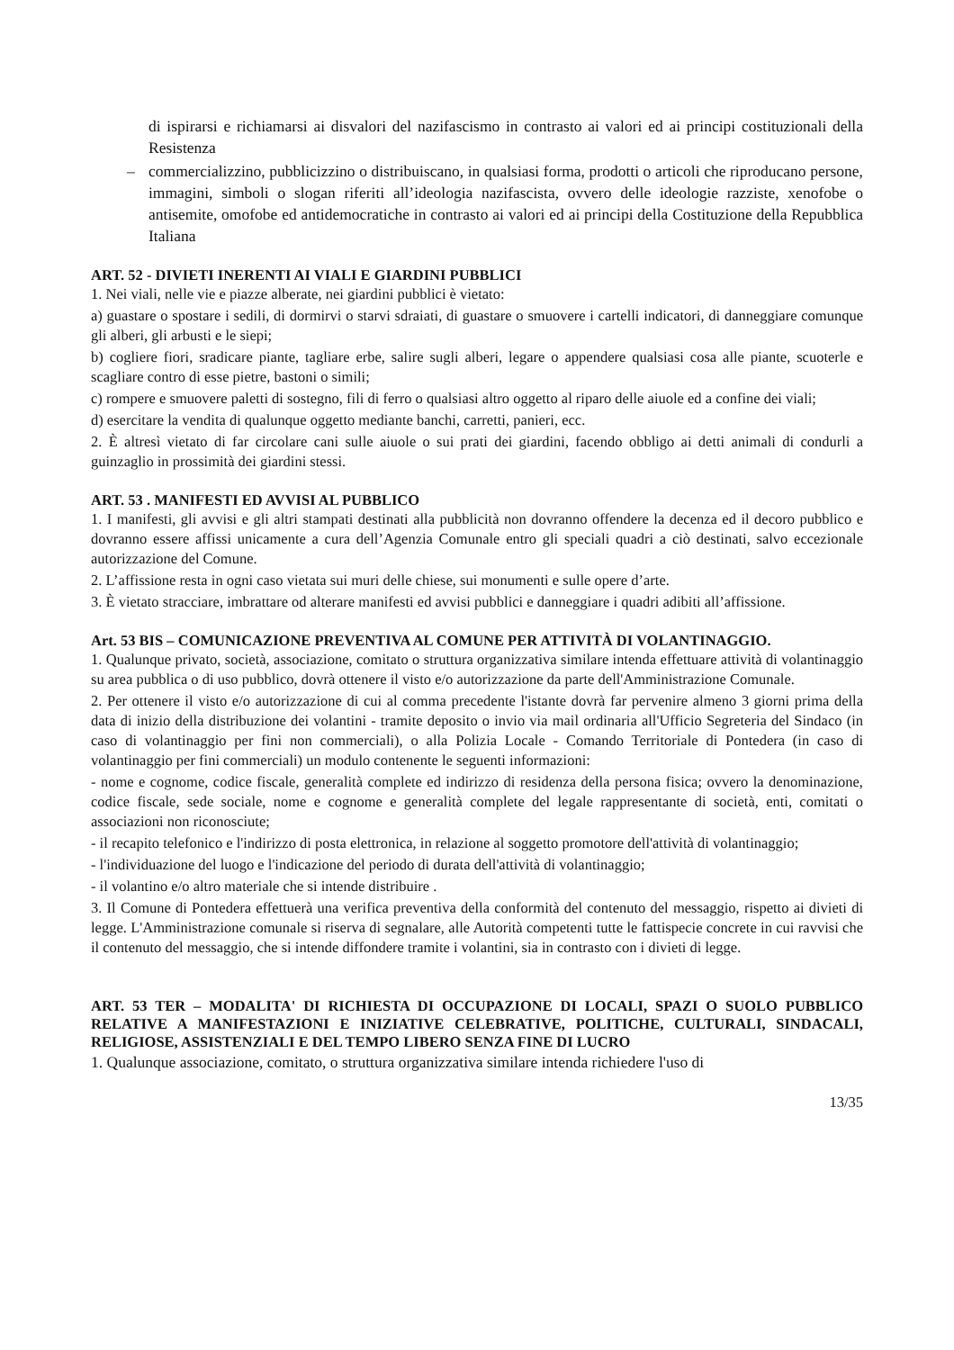di ispirarsi e richiamarsi ai disvalori del nazifascismo in contrasto ai valori ed ai principi costituzionali della Resistenza
– commercializzino, pubblicizzino o distribuiscano, in qualsiasi forma, prodotti o articoli che riproducano persone, immagini, simboli o slogan riferiti all’ideologia nazifascista, ovvero delle ideologie razziste, xenofobe o antisemite, omofobe ed antidemocratiche in contrasto ai valori ed ai principi della Costituzione della Repubblica Italiana
ART. 52 - DIVIETI INERENTI AI VIALI E GIARDINI PUBBLICI
1. Nei viali, nelle vie e piazze alberate, nei giardini pubblici è vietato:
a) guastare o spostare i sedili, di dormirvi o starvi sdraiati, di guastare o smuovere i cartelli indicatori, di danneggiare comunque gli alberi, gli arbusti e le siepi;
b) cogliere fiori, sradicare piante, tagliare erbe, salire sugli alberi, legare o appendere qualsiasi cosa alle piante, scuoterle e scagliare contro di esse pietre, bastoni o simili;
c) rompere e smuovere paletti di sostegno, fili di ferro o qualsiasi altro oggetto al riparo delle aiuole ed a confine dei viali;
d) esercitare la vendita di qualunque oggetto mediante banchi, carretti, panieri, ecc.
2. È altresì vietato di far circolare cani sulle aiuole o sui prati dei giardini, facendo obbligo ai detti animali di condurli a guinzaglio in prossimità dei giardini stessi.
ART. 53 . MANIFESTI ED AVVISI AL PUBBLICO
1. I manifesti, gli avvisi e gli altri stampati destinati alla pubblicità non dovranno offendere la decenza ed il decoro pubblico e dovranno essere affissi unicamente a cura dell’Agenzia Comunale entro gli speciali quadri a ciò destinati, salvo eccezionale autorizzazione del Comune.
2. L’affissione resta in ogni caso vietata sui muri delle chiese, sui monumenti e sulle opere d’arte.
3. È vietato stracciare, imbrattare od alterare manifesti ed avvisi pubblici e danneggiare i quadri adibiti all’affissione.
Art. 53 BIS – COMUNICAZIONE PREVENTIVA AL COMUNE PER ATTIVITÀ DI VOLANTINAGGIO.
1. Qualunque privato, società, associazione, comitato o struttura organizzativa similare intenda effettuare attività di volantinaggio su area pubblica o di uso pubblico, dovrà ottenere il visto e/o autorizzazione da parte dell'Amministrazione Comunale.
2. Per ottenere il visto e/o autorizzazione di cui al comma precedente l'istante dovrà far pervenire almeno 3 giorni prima della data di inizio della distribuzione dei volantini - tramite deposito o invio via mail ordinaria all'Ufficio Segreteria del Sindaco (in caso di volantinaggio per fini non commerciali), o alla Polizia Locale - Comando Territoriale di Pontedera (in caso di volantinaggio per fini commerciali) un modulo contenente le seguenti informazioni:
- nome e cognome, codice fiscale, generalità complete ed indirizzo di residenza della persona fisica; ovvero la denominazione, codice fiscale, sede sociale, nome e cognome e generalità complete del legale rappresentante di società, enti, comitati o associazioni non riconosciute;
- il recapito telefonico e l'indirizzo di posta elettronica, in relazione al soggetto promotore dell'attività di volantinaggio;
- l'individuazione del luogo e l'indicazione del periodo di durata dell'attività di volantinaggio;
- il volantino e/o altro materiale che si intende distribuire .
3. Il Comune di Pontedera effettuerà una verifica preventiva della conformità del contenuto del messaggio, rispetto ai divieti di legge. L'Amministrazione comunale si riserva di segnalare, alle Autorità competenti tutte le fattispecie concrete in cui ravvisi che il contenuto del messaggio, che si intende diffondere tramite i volantini, sia in contrasto con i divieti di legge.
ART. 53 TER – MODALITA' DI RICHIESTA DI OCCUPAZIONE DI LOCALI, SPAZI O SUOLO PUBBLICO RELATIVE A MANIFESTAZIONI E INIZIATIVE CELEBRATIVE, POLITICHE, CULTURALI, SINDACALI, RELIGIOSE, ASSISTENZIALI E DEL TEMPO LIBERO SENZA FINE DI LUCRO
1. Qualunque associazione, comitato, o struttura organizzativa similare intenda richiedere l'uso di
13/35